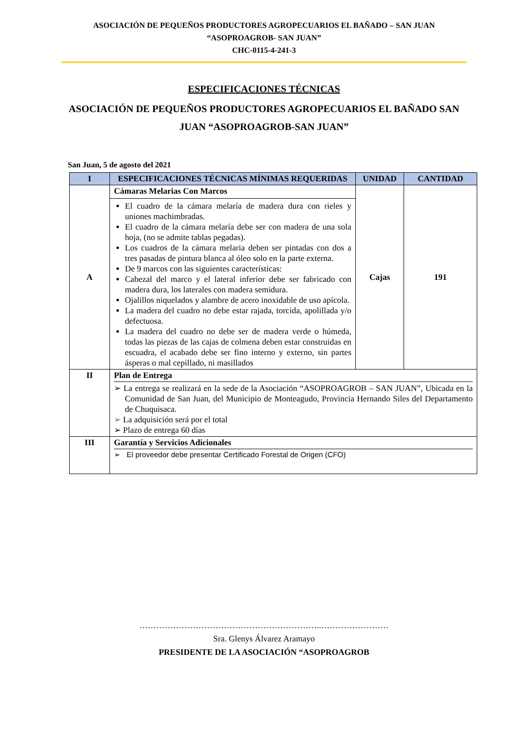ASOCIACIÓN DE PEQUEÑOS PRODUCTORES AGROPECUARIOS EL BAÑADO – SAN JUAN
“ASOPROAGROB- SAN JUAN”
CHC-0115-4-241-3
ESPECIFICACIONES TÉCNICAS
ASOCIACIÓN DE PEQUEÑOS PRODUCTORES AGROPECUARIOS EL BAÑADO SAN JUAN “ASOPROAGROB-SAN JUAN”
San Juan, 5 de agosto del 2021
| I | ESPECIFICACIONES TÉCNICAS MÍNIMAS REQUERIDAS | UNIDAD | CANTIDAD |
| --- | --- | --- | --- |
| A | Cámaras Melarias Con Marcos El cuadro de la cámara melaría de madera dura con rieles y uniones machimbradas. El cuadro de la cámara melaría debe ser con madera de una sola hoja, (no se admite tablas pegadas). Los cuadros de la cámara melaria deben ser pintadas con dos a tres pasadas de pintura blanca al óleo solo en la parte externa. De 9 marcos con las siguientes características: Cabezal del marco y el lateral inferior debe ser fabricado con madera dura, los laterales con madera semidura. Ojalillos niquelados y alambre de acero inoxidable de uso apícola. La madera del cuadro no debe estar rajada, torcida, apolillada y/o defectuosa. La madera del cuadro no debe ser de madera verde o húmeda, todas las piezas de las cajas de colmena deben estar construidas en escuadra, el acabado debe ser fino interno y externo, sin partes ásperas o mal cepillado, ni masillados | Cajas | 191 |
| II | Plan de Entrega ➢ La entrega se realizará en la sede de la Asociación “ASOPROAGROB – SAN JUAN”, Ubicada en la Comunidad de San Juan, del Municipio de Monteagudo, Provincia Hernando Siles del Departamento de Chuquisaca. ➢ La adquisición será por el total ➢ Plazo de entrega 60 días | | |
| III | Garantía y Servicios Adicionales ➢ El proveedor debe presentar Certificado Forestal de Origen (CFO) | | |
………………………………………………………..……………………
Sra. Glenys Álvarez Aramayo
PRESIDENTE DE LA ASOCIACIÓN “ASOPROAGROB